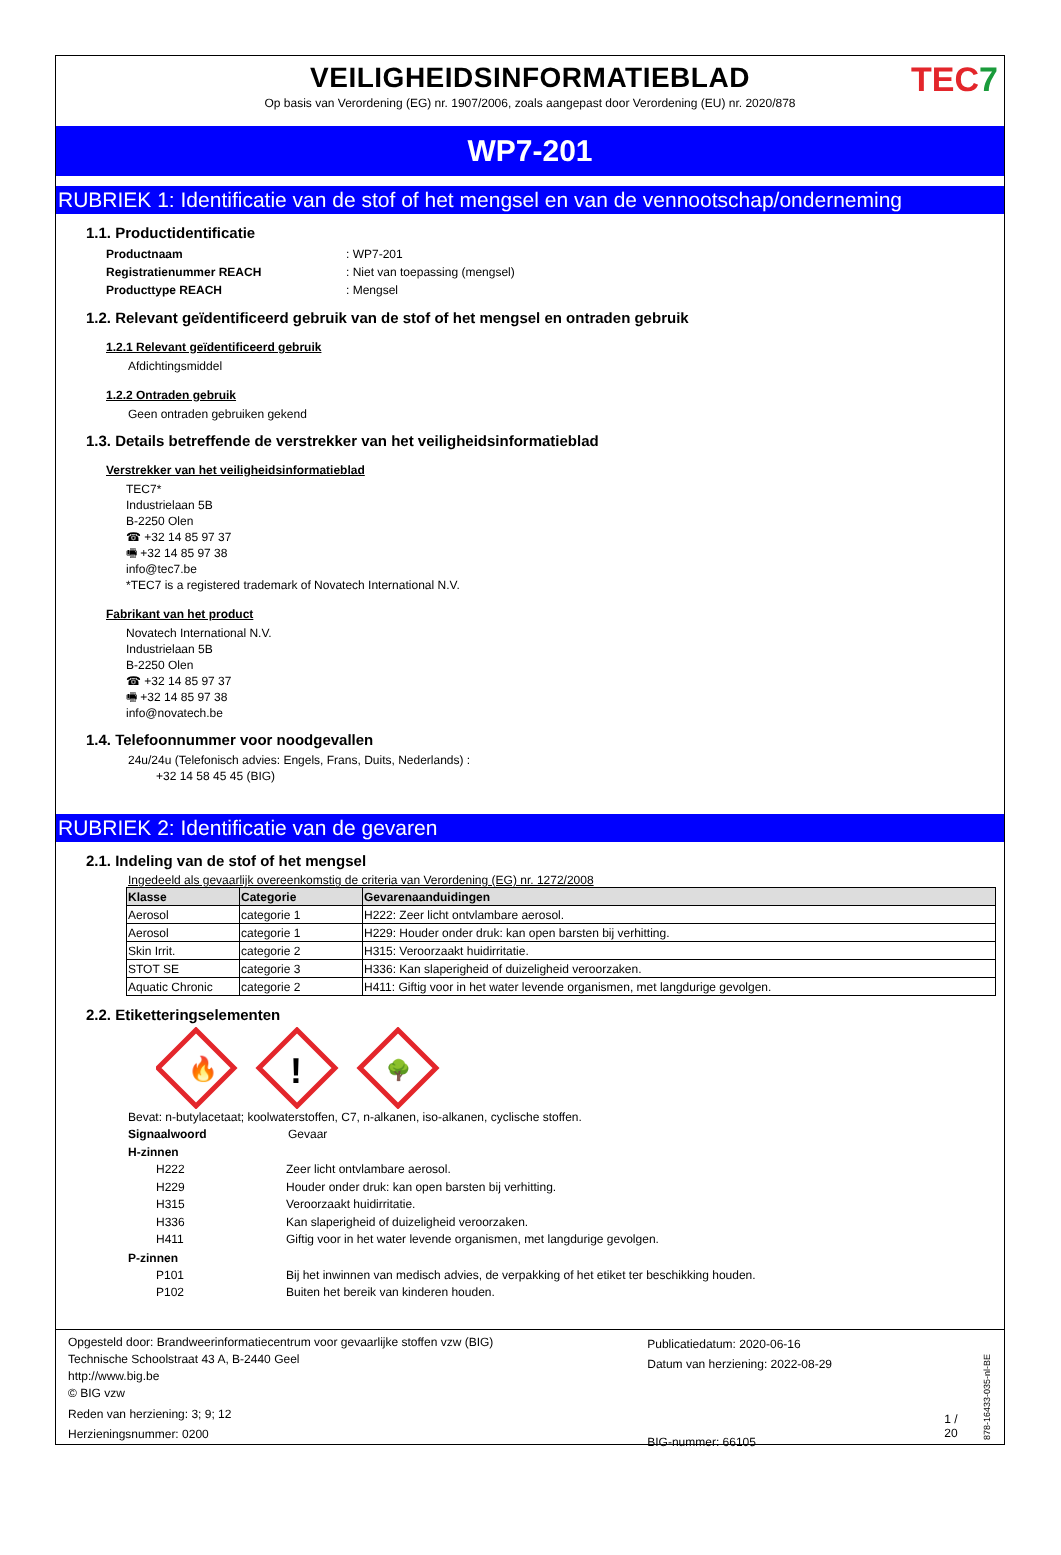VEILIGHEIDSINFORMATIEBLAD
Op basis van Verordening (EG) nr. 1907/2006, zoals aangepast door Verordening (EU) nr. 2020/878
TEC7
WP7-201
RUBRIEK 1: Identificatie van de stof of het mengsel en van de vennootschap/onderneming
1.1. Productidentificatie
Productnaam: WP7-201
Registratienummer REACH: Niet van toepassing (mengsel)
Producttype REACH: Mengsel
1.2. Relevant geïdentificeerd gebruik van de stof of het mengsel en ontraden gebruik
1.2.1 Relevant geïdentificeerd gebruik
Afdichtingsmiddel
1.2.2 Ontraden gebruik
Geen ontraden gebruiken gekend
1.3. Details betreffende de verstrekker van het veiligheidsinformatieblad
Verstrekker van het veiligheidsinformatieblad
TEC7*
Industrielaan 5B
B-2250 Olen
☎ +32 14 85 97 37
🖷 +32 14 85 97 38
info@tec7.be
*TEC7 is a registered trademark of Novatech International N.V.
Fabrikant van het product
Novatech International N.V.
Industrielaan 5B
B-2250 Olen
☎ +32 14 85 97 37
🖷 +32 14 85 97 38
info@novatech.be
1.4. Telefoonnummer voor noodgevallen
24u/24u (Telefonisch advies: Engels, Frans, Duits, Nederlands) :
+32 14 58 45 45 (BIG)
RUBRIEK 2: Identificatie van de gevaren
2.1. Indeling van de stof of het mengsel
Ingedeeld als gevaarlijk overeenkomstig de criteria van Verordening (EG) nr. 1272/2008
| Klasse | Categorie | Gevarenaanduidingen |
| --- | --- | --- |
| Aerosol | categorie 1 | H222: Zeer licht ontvlambare aerosol. |
| Aerosol | categorie 1 | H229: Houder onder druk: kan open barsten bij verhitting. |
| Skin Irrit. | categorie 2 | H315: Veroorzaakt huidirritatie. |
| STOT SE | categorie 3 | H336: Kan slaperigheid of duizeligheid veroorzaken. |
| Aquatic Chronic | categorie 2 | H411: Giftig voor in het water levende organismen, met langdurige gevolgen. |
2.2. Etiketteringselementen
🔥
!
🌳
Bevat: n-butylacetaat; koolwaterstoffen, C7, n-alkanen, iso-alkanen, cyclische stoffen.
Signaalwoord Gevaar
H-zinnen
H222 Zeer licht ontvlambare aerosol.
H229 Houder onder druk: kan open barsten bij verhitting.
H315 Veroorzaakt huidirritatie.
H336 Kan slaperigheid of duizeligheid veroorzaken.
H411 Giftig voor in het water levende organismen, met langdurige gevolgen.
P-zinnen
P101 Bij het inwinnen van medisch advies, de verpakking of het etiket ter beschikking houden.
P102 Buiten het bereik van kinderen houden.
Opgesteld door: Brandweerinformatiecentrum voor gevaarlijke stoffen vzw (BIG)
Technische Schoolstraat 43 A, B-2440 Geel
http://www.big.be
© BIG vzw
Reden van herziening: 3; 9; 12
Herzieningsnummer: 0200
Publicatiedatum: 2020-06-16
Datum van herziening: 2022-08-29
BIG-nummer: 66105
1 / 20
878-16433-035-nl-BE